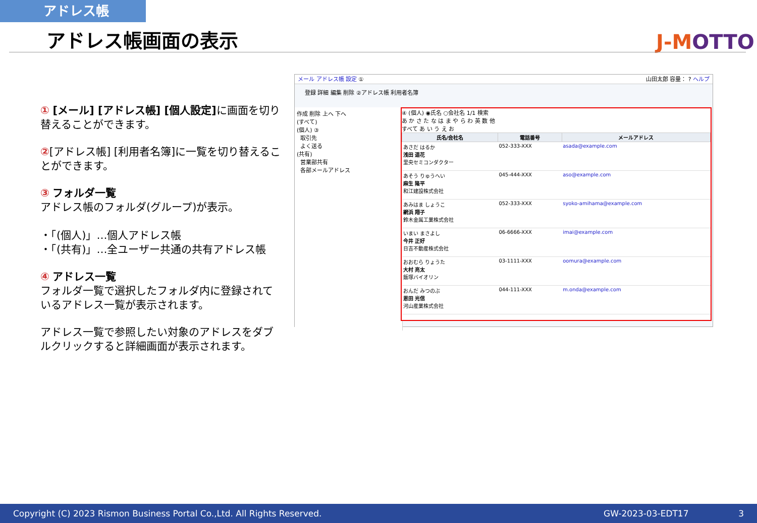アドレス帳
アドレス帳画面の表示 J-MOTTO
① [メール] [アドレス帳] [個人設定] に画面を切り替えることができます。
②[アドレス帳] [利用者名簿]に一覧を切り替えることができます。
③ フォルダ一覧
アドレス帳のフォルダ(グループ)が表示。
・「(個人)」…個人アドレス帳
・「(共有)」…全ユーザー共通の共有アドレス帳
④ アドレス一覧
フォルダ一覧で選択したフォルダ内に登録されているアドレス一覧が表示されます。
アドレス一覧で参照したい対象のアドレスをダブルクリックすると詳細画面が表示されます。
メール アドレス帳 設定 ① 山田太郎 容量： ? ヘルプ
登録 詳細 編集 削除 ②アドレス帳 利用者名簿
作成 削除 上へ 下へ
(すべて)
(個人) ③
取引先
よく送る
(共有)
営業部共有
各部メールアドレス
④ (個人) ◉氏名 ○会社名 1/1 検索
あ か さ た な は ま や ら わ 英 数 他
すべて あ い う え お
| 氏名/会社名 | 電話番号 | メールアドレス |
| --- | --- | --- |
| あさだ はるか 浅田 遥花 里央セミコンダクター | 052-333-XXX | asada@example.com |
| あそう りゅうへい 麻生 隆平 和江建設株式会社 | 045-444-XXX | aso@example.com |
| あみはま しょうこ 網浜 翔子 鈴木金属工業株式会社 | 052-333-XXX | syoko-amihama@example.com |
| いまい まさよし 今井 正好 日吉不動産株式会社 | 06-6666-XXX | imai@example.com |
| おおむら りょうた 大村 亮太 飯塚バイオリン | 03-1111-XXX | oomura@example.com |
| おんだ みつのぶ 恩田 光信 河山産業株式会社 | 044-111-XXX | m.onda@example.com |
Copyright (C) 2023 Rismon Business Portal Co.,Ltd. All Rights Reserved. GW-2023-03-EDT17 3